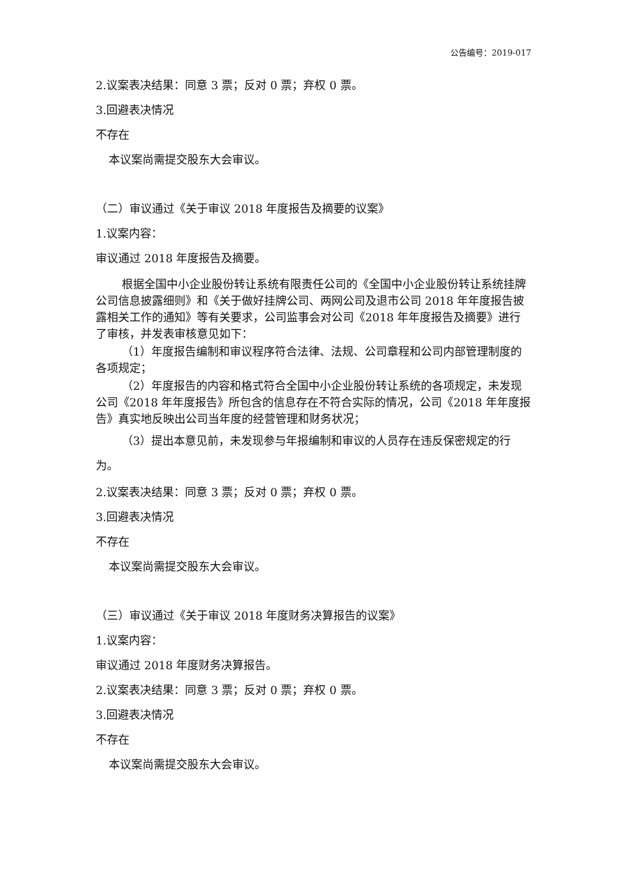公告编号：2019-017
2.议案表决结果：同意 3 票；反对 0 票；弃权 0 票。
3.回避表决情况
不存在
本议案尚需提交股东大会审议。
（二）审议通过《关于审议 2018 年度报告及摘要的议案》
1.议案内容：
审议通过 2018 年度报告及摘要。
根据全国中小企业股份转让系统有限责任公司的《全国中小企业股份转让系统挂牌公司信息披露细则》和《关于做好挂牌公司、两网公司及退市公司 2018 年年度报告披露相关工作的通知》等有关要求，公司监事会对公司《2018 年年度报告及摘要》进行了审核，并发表审核意见如下：
（1）年度报告编制和审议程序符合法律、法规、公司章程和公司内部管理制度的各项规定；
（2）年度报告的内容和格式符合全国中小企业股份转让系统的各项规定，未发现公司《2018 年年度报告》所包含的信息存在不符合实际的情况，公司《2018 年年度报告》真实地反映出公司当年度的经营管理和财务状况；
（3）提出本意见前，未发现参与年报编制和审议的人员存在违反保密规定的行为。
2.议案表决结果：同意 3 票；反对 0 票；弃权 0 票。
3.回避表决情况
不存在
本议案尚需提交股东大会审议。
（三）审议通过《关于审议 2018 年度财务决算报告的议案》
1.议案内容：
审议通过 2018 年度财务决算报告。
2.议案表决结果：同意 3 票；反对 0 票；弃权 0 票。
3.回避表决情况
不存在
本议案尚需提交股东大会审议。